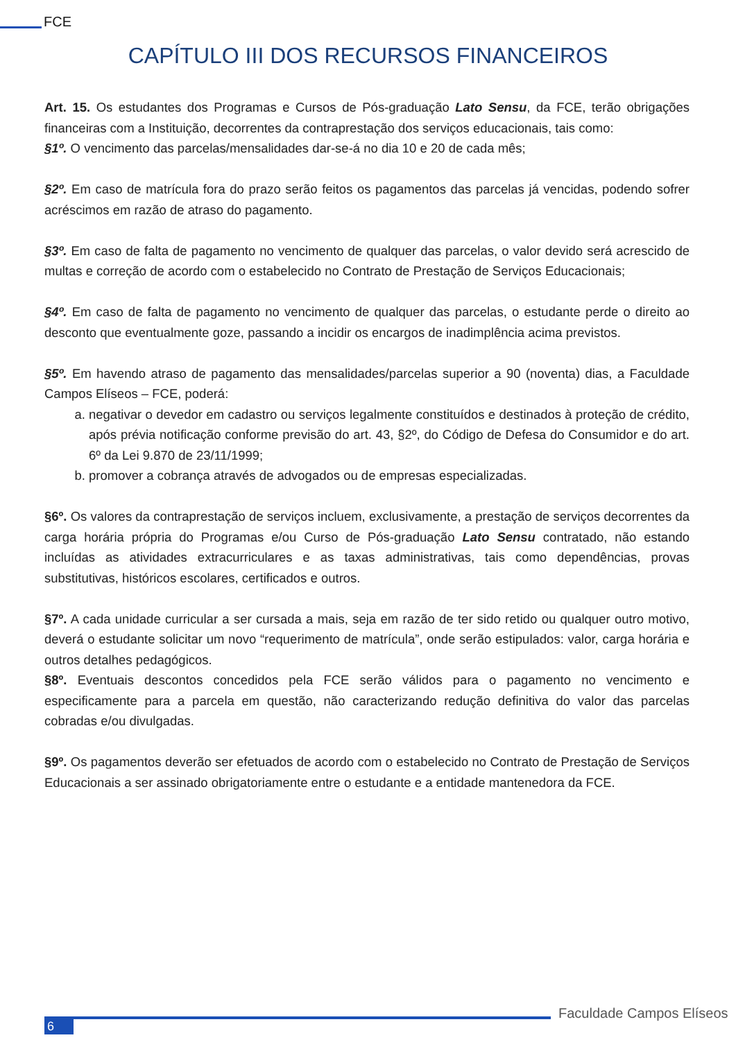FCE
CAPÍTULO III DOS RECURSOS FINANCEIROS
Art. 15. Os estudantes dos Programas e Cursos de Pós-graduação Lato Sensu, da FCE, terão obrigações financeiras com a Instituição, decorrentes da contraprestação dos serviços educacionais, tais como:
§1º. O vencimento das parcelas/mensalidades dar-se-á no dia 10 e 20 de cada mês;
§2º. Em caso de matrícula fora do prazo serão feitos os pagamentos das parcelas já vencidas, podendo sofrer acréscimos em razão de atraso do pagamento.
§3º. Em caso de falta de pagamento no vencimento de qualquer das parcelas, o valor devido será acrescido de multas e correção de acordo com o estabelecido no Contrato de Prestação de Serviços Educacionais;
§4º. Em caso de falta de pagamento no vencimento de qualquer das parcelas, o estudante perde o direito ao desconto que eventualmente goze, passando a incidir os encargos de inadimplência acima previstos.
§5º. Em havendo atraso de pagamento das mensalidades/parcelas superior a 90 (noventa) dias, a Faculdade Campos Elíseos – FCE, poderá:
a. negativar o devedor em cadastro ou serviços legalmente constituídos e destinados à proteção de crédito, após prévia notificação conforme previsão do art. 43, §2º, do Código de Defesa do Consumidor e do art. 6º da Lei 9.870 de 23/11/1999;
b. promover a cobrança através de advogados ou de empresas especializadas.
§6º. Os valores da contraprestação de serviços incluem, exclusivamente, a prestação de serviços decorrentes da carga horária própria do Programas e/ou Curso de Pós-graduação Lato Sensu contratado, não estando incluídas as atividades extracurriculares e as taxas administrativas, tais como dependências, provas substitutivas, históricos escolares, certificados e outros.
§7º. A cada unidade curricular a ser cursada a mais, seja em razão de ter sido retido ou qualquer outro motivo, deverá o estudante solicitar um novo “requerimento de matrícula”, onde serão estipulados: valor, carga horária e outros detalhes pedagógicos.
§8º. Eventuais descontos concedidos pela FCE serão válidos para o pagamento no vencimento e especificamente para a parcela em questão, não caracterizando redução definitiva do valor das parcelas cobradas e/ou divulgadas.
§9º. Os pagamentos deverão ser efetuados de acordo com o estabelecido no Contrato de Prestação de Serviços Educacionais a ser assinado obrigatoriamente entre o estudante e a entidade mantenedora da FCE.
6
Faculdade Campos Elíseos